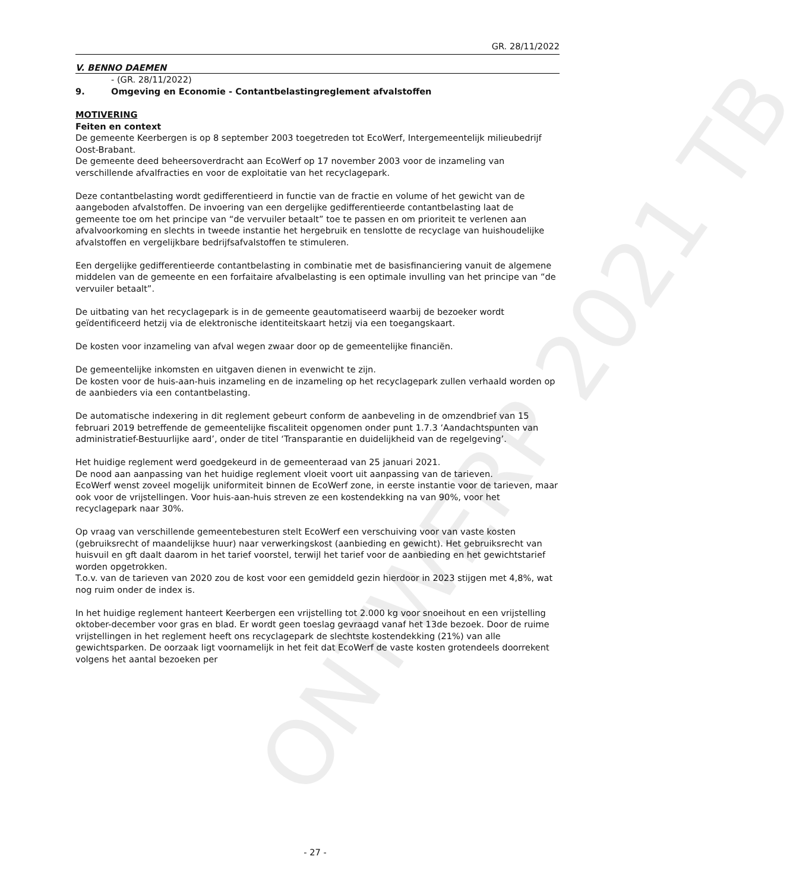ONTWERP 2021 TB
GR. 28/11/2022
V. BENNO DAEMEN
- (GR. 28/11/2022)
9. Omgeving en Economie - Contantbelastingreglement afvalstoffen
MOTIVERING
Feiten en context
De gemeente Keerbergen is op 8 september 2003 toegetreden tot EcoWerf, Intergemeentelijk milieubedrijf Oost-Brabant.
De gemeente deed beheersoverdracht aan EcoWerf op 17 november 2003 voor de inzameling van verschillende afvalfracties en voor de exploitatie van het recyclagepark.
Deze contantbelasting wordt gedifferentieerd in functie van de fractie en volume of het gewicht van de aangeboden afvalstoffen. De invoering van een dergelijke gedifferentieerde contantbelasting laat de gemeente toe om het principe van “de vervuiler betaalt” toe te passen en om prioriteit te verlenen aan afvalvoorkoming en slechts in tweede instantie het hergebruik en tenslotte de recyclage van huishoudelijke afvalstoffen en vergelijkbare bedrijfsafvalstoffen te stimuleren.
Een dergelijke gedifferentieerde contantbelasting in combinatie met de basisfinanciering vanuit de algemene middelen van de gemeente en een forfaitaire afvalbelasting is een optimale invulling van het principe van “de vervuiler betaalt”.
De uitbating van het recyclagepark is in de gemeente geautomatiseerd waarbij de bezoeker wordt geïdentificeerd hetzij via de elektronische identiteitskaart hetzij via een toegangskaart.
De kosten voor inzameling van afval wegen zwaar door op de gemeentelijke financiën.
De gemeentelijke inkomsten en uitgaven dienen in evenwicht te zijn.
De kosten voor de huis-aan-huis inzameling en de inzameling op het recyclagepark zullen verhaald worden op de aanbieders via een contantbelasting.
De automatische indexering in dit reglement gebeurt conform de aanbeveling in de omzendbrief van 15 februari 2019 betreffende de gemeentelijke fiscaliteit opgenomen onder punt 1.7.3 ‘Aandachtspunten van administratief-Bestuurlijke aard’, onder de titel ‘Transparantie en duidelijkheid van de regelgeving’.
Het huidige reglement werd goedgekeurd in de gemeenteraad van 25 januari 2021.
De nood aan aanpassing van het huidige reglement vloeit voort uit aanpassing van de tarieven.
EcoWerf wenst zoveel mogelijk uniformiteit binnen de EcoWerf zone, in eerste instantie voor de tarieven, maar ook voor de vrijstellingen. Voor huis-aan-huis streven ze een kostendekking na van 90%, voor het recyclagepark naar 30%.
Op vraag van verschillende gemeentebesturen stelt EcoWerf een verschuiving voor van vaste kosten (gebruiksrecht of maandelijkse huur) naar verwerkingskost (aanbieding en gewicht). Het gebruiksrecht van huisvuil en gft daalt daarom in het tarief voorstel, terwijl het tarief voor de aanbieding en het gewichtstarief worden opgetrokken.
T.o.v. van de tarieven van 2020 zou de kost voor een gemiddeld gezin hierdoor in 2023 stijgen met 4,8%, wat nog ruim onder de index is.
In het huidige reglement hanteert Keerbergen een vrijstelling tot 2.000 kg voor snoeihout en een vrijstelling oktober-december voor gras en blad. Er wordt geen toeslag gevraagd vanaf het 13de bezoek. Door de ruime vrijstellingen in het reglement heeft ons recyclagepark de slechtste kostendekking (21%) van alle gewichtsparken. De oorzaak ligt voornamelijk in het feit dat EcoWerf de vaste kosten grotendeels doorrekent volgens het aantal bezoeken per
- 27 -